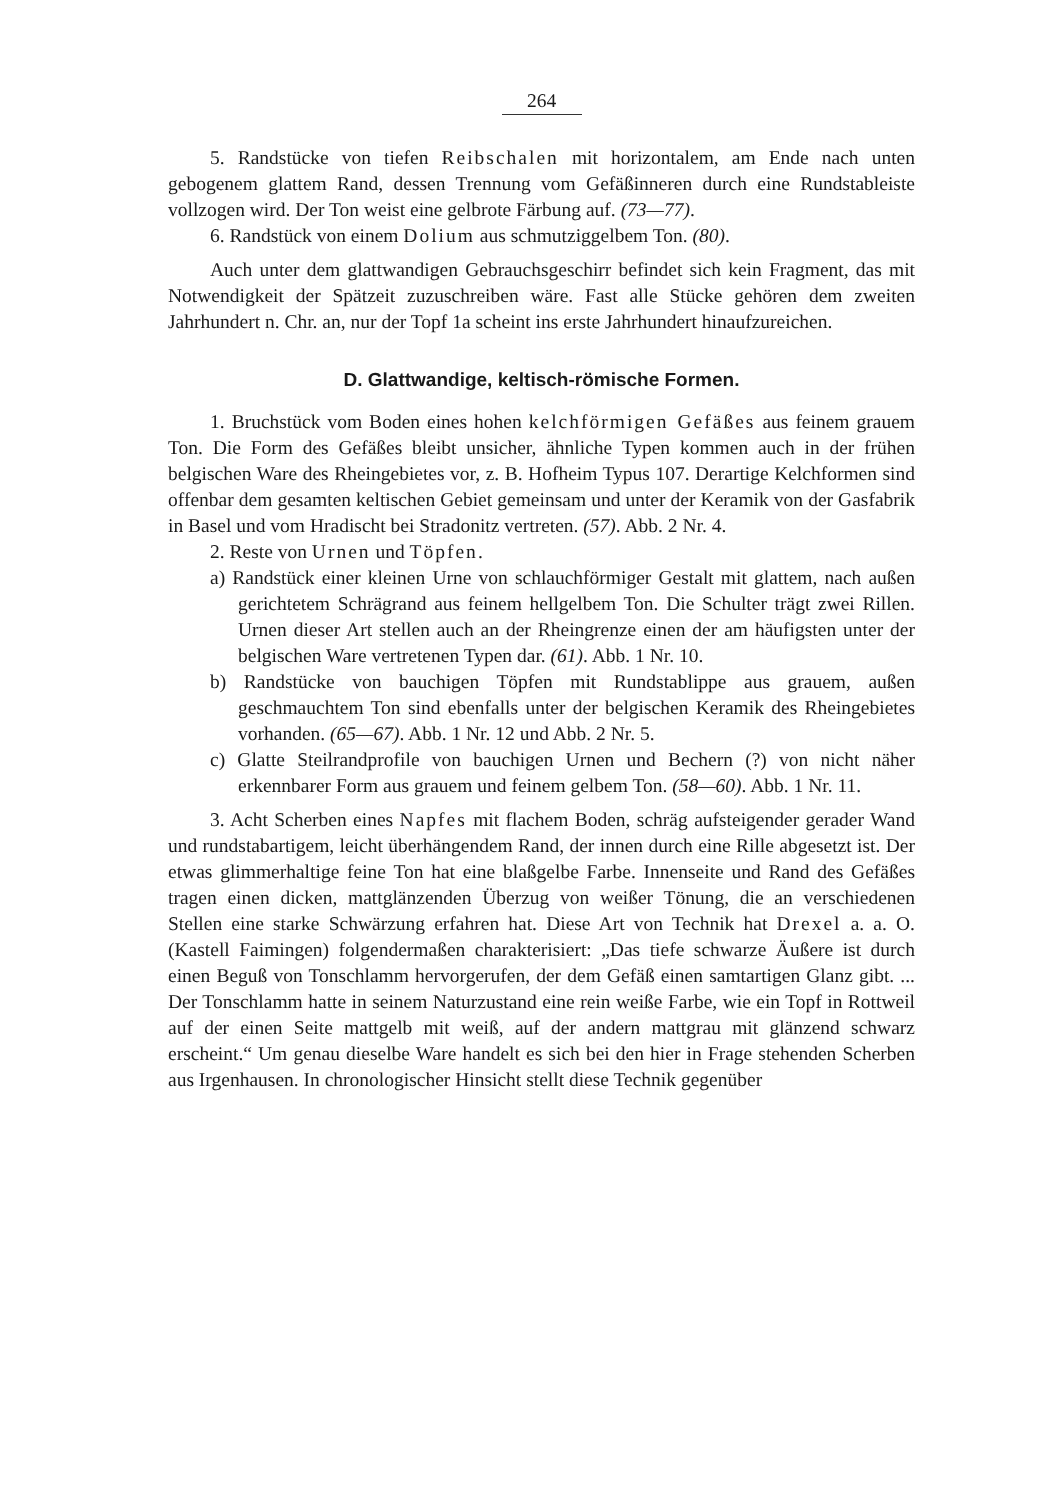264
5. Randstücke von tiefen Reibschalen mit horizontalem, am Ende nach unten gebogenem glattem Rand, dessen Trennung vom Gefäßinneren durch eine Rundstableiste vollzogen wird. Der Ton weist eine gelbrote Färbung auf. (73—77).
6. Randstück von einem Dolium aus schmutziggelbem Ton. (80).
Auch unter dem glattwandigen Gebrauchsgeschirr befindet sich kein Fragment, das mit Notwendigkeit der Spätzeit zuzuschreiben wäre. Fast alle Stücke gehören dem zweiten Jahrhundert n. Chr. an, nur der Topf 1a scheint ins erste Jahrhundert hinaufzureichen.
D. Glattwandige, keltisch-römische Formen.
1. Bruchstück vom Boden eines hohen kelchförmigen Gefäßes aus feinem grauem Ton. Die Form des Gefäßes bleibt unsicher, ähnliche Typen kommen auch in der frühen belgischen Ware des Rheingebietes vor, z. B. Hofheim Typus 107. Derartige Kelchformen sind offenbar dem gesamten keltischen Gebiet gemeinsam und unter der Keramik von der Gasfabrik in Basel und vom Hradischt bei Stradonitz vertreten. (57). Abb. 2 Nr. 4.
2. Reste von Urnen und Töpfen.
a) Randstück einer kleinen Urne von schlauchförmiger Gestalt mit glattem, nach außen gerichtetem Schrägrand aus feinem hellgelbem Ton. Die Schulter trägt zwei Rillen. Urnen dieser Art stellen auch an der Rheingrenze einen der am häufigsten unter der belgischen Ware vertretenen Typen dar. (61). Abb. 1 Nr. 10.
b) Randstücke von bauchigen Töpfen mit Rundstablippe aus grauem, außen geschmauchtem Ton sind ebenfalls unter der belgischen Keramik des Rheingebietes vorhanden. (65—67). Abb. 1 Nr. 12 und Abb. 2 Nr. 5.
c) Glatte Steilrandprofile von bauchigen Urnen und Bechern (?) von nicht näher erkennbarer Form aus grauem und feinem gelbem Ton. (58—60). Abb. 1 Nr. 11.
3. Acht Scherben eines Napfes mit flachem Boden, schräg aufsteigender gerader Wand und rundstabartigem, leicht überhängendem Rand, der innen durch eine Rille abgesetzt ist. Der etwas glimmerhaltige feine Ton hat eine blaßgelbe Farbe. Innenseite und Rand des Gefäßes tragen einen dicken, mattglänzenden Überzug von weißer Tönung, die an verschiedenen Stellen eine starke Schwärzung erfahren hat. Diese Art von Technik hat Drexel a. a. O. (Kastell Faimingen) folgendermaßen charakterisiert: „Das tiefe schwarze Äußere ist durch einen Beguß von Tonschlamm hervorgerufen, der dem Gefäß einen samtartigen Glanz gibt. ... Der Tonschlamm hatte in seinem Naturzustand eine rein weiße Farbe, wie ein Topf in Rottweil auf der einen Seite mattgelb mit weiß, auf der andern mattgrau mit glänzend schwarz erscheint.“ Um genau dieselbe Ware handelt es sich bei den hier in Frage stehenden Scherben aus Irgenhausen. In chronologischer Hinsicht stellt diese Technik gegenüber